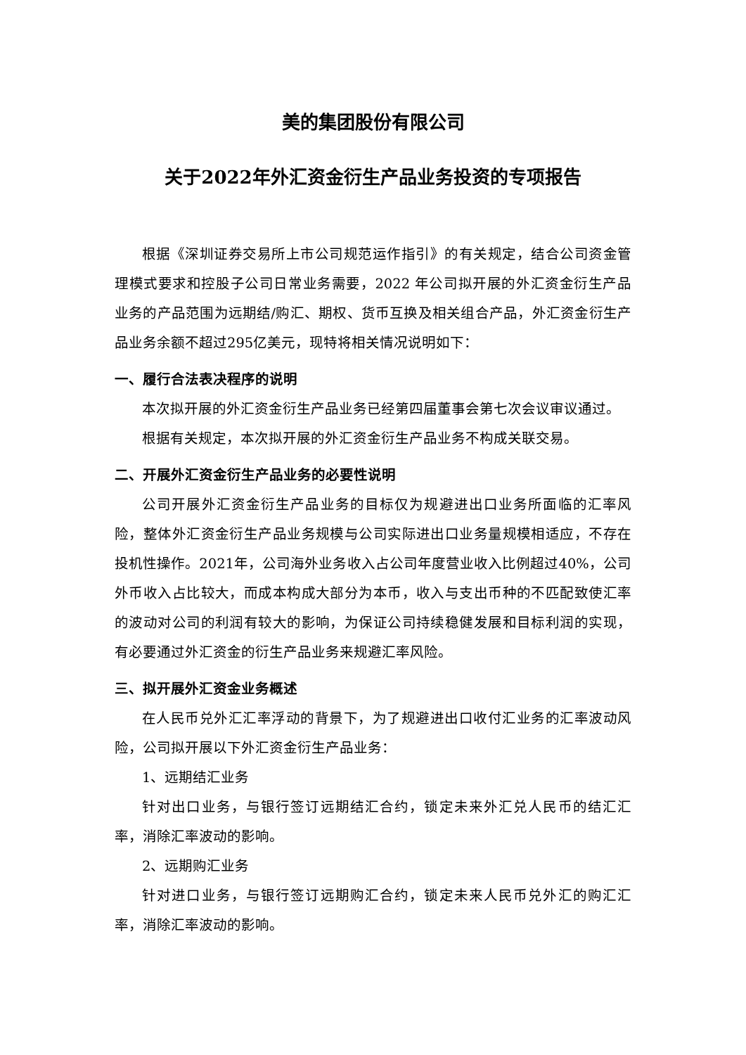美的集团股份有限公司
关于2022年外汇资金衍生产品业务投资的专项报告
根据《深圳证券交易所上市公司规范运作指引》的有关规定，结合公司资金管理模式要求和控股子公司日常业务需要，2022 年公司拟开展的外汇资金衍生产品业务的产品范围为远期结/购汇、期权、货币互换及相关组合产品，外汇资金衍生产品业务余额不超过295亿美元，现特将相关情况说明如下：
一、履行合法表决程序的说明
本次拟开展的外汇资金衍生产品业务已经第四届董事会第七次会议审议通过。
根据有关规定，本次拟开展的外汇资金衍生产品业务不构成关联交易。
二、开展外汇资金衍生产品业务的必要性说明
公司开展外汇资金衍生产品业务的目标仅为规避进出口业务所面临的汇率风险，整体外汇资金衍生产品业务规模与公司实际进出口业务量规模相适应，不存在投机性操作。2021年，公司海外业务收入占公司年度营业收入比例超过40%，公司外币收入占比较大，而成本构成大部分为本币，收入与支出币种的不匹配致使汇率的波动对公司的利润有较大的影响，为保证公司持续稳健发展和目标利润的实现，有必要通过外汇资金的衍生产品业务来规避汇率风险。
三、拟开展外汇资金业务概述
在人民币兑外汇汇率浮动的背景下，为了规避进出口收付汇业务的汇率波动风险，公司拟开展以下外汇资金衍生产品业务：
1、远期结汇业务
针对出口业务，与银行签订远期结汇合约，锁定未来外汇兑人民币的结汇汇率，消除汇率波动的影响。
2、远期购汇业务
针对进口业务，与银行签订远期购汇合约，锁定未来人民币兑外汇的购汇汇率，消除汇率波动的影响。